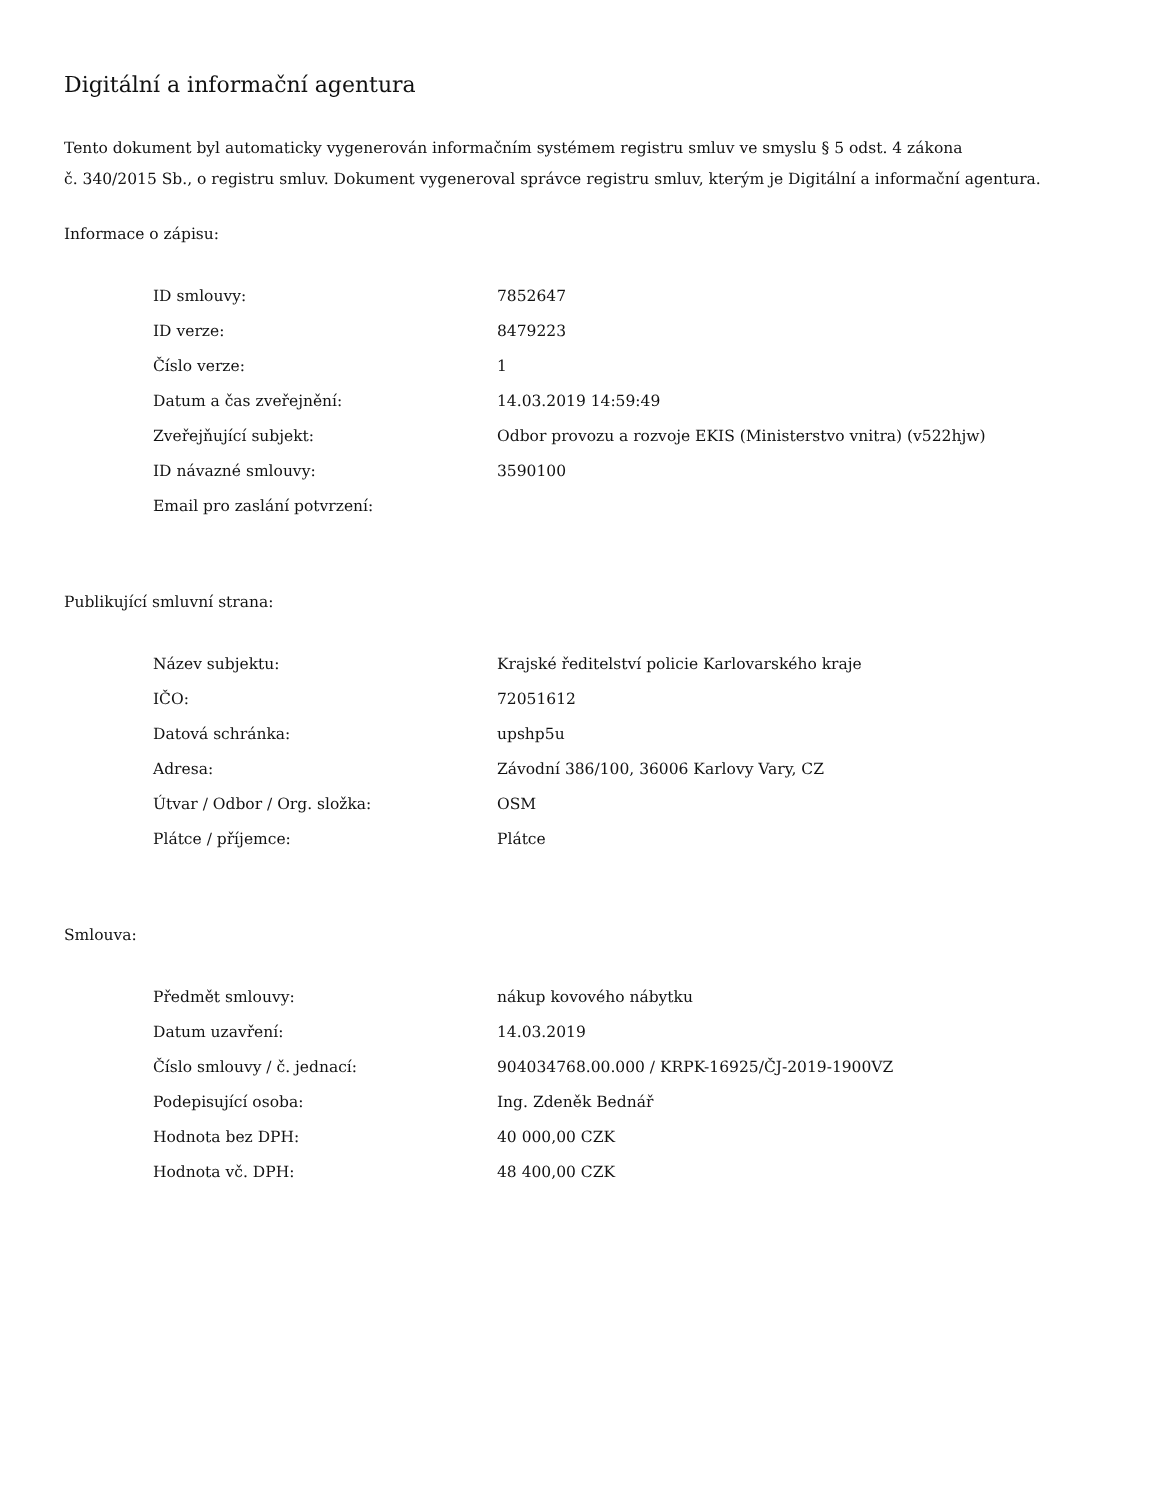Digitální a informační agentura
Tento dokument byl automaticky vygenerován informačním systémem registru smluv ve smyslu § 5 odst. 4 zákona
č. 340/2015 Sb., o registru smluv. Dokument vygeneroval správce registru smluv, kterým je Digitální a informační agentura.
Informace o zápisu:
| ID smlouvy: | 7852647 |
| ID verze: | 8479223 |
| Číslo verze: | 1 |
| Datum a čas zveřejnění: | 14.03.2019 14:59:49 |
| Zveřejňující subjekt: | Odbor provozu a rozvoje EKIS (Ministerstvo vnitra) (v522hjw) |
| ID návazné smlouvy: | 3590100 |
| Email pro zaslání potvrzení: | |
Publikující smluvní strana:
| Název subjektu: | Krajské ředitelství policie Karlovarského kraje |
| IČO: | 72051612 |
| Datová schránka: | upshp5u |
| Adresa: | Závodní 386/100, 36006 Karlovy Vary, CZ |
| Útvar / Odbor / Org. složka: | OSM |
| Plátce / příjemce: | Plátce |
Smlouva:
| Předmět smlouvy: | nákup kovového nábytku |
| Datum uzavření: | 14.03.2019 |
| Číslo smlouvy / č. jednací: | 904034768.00.000 / KRPK-16925/ČJ-2019-1900VZ |
| Podepisující osoba: | Ing. Zdeněk Bednář |
| Hodnota bez DPH: | 40 000,00 CZK |
| Hodnota vč. DPH: | 48 400,00 CZK |